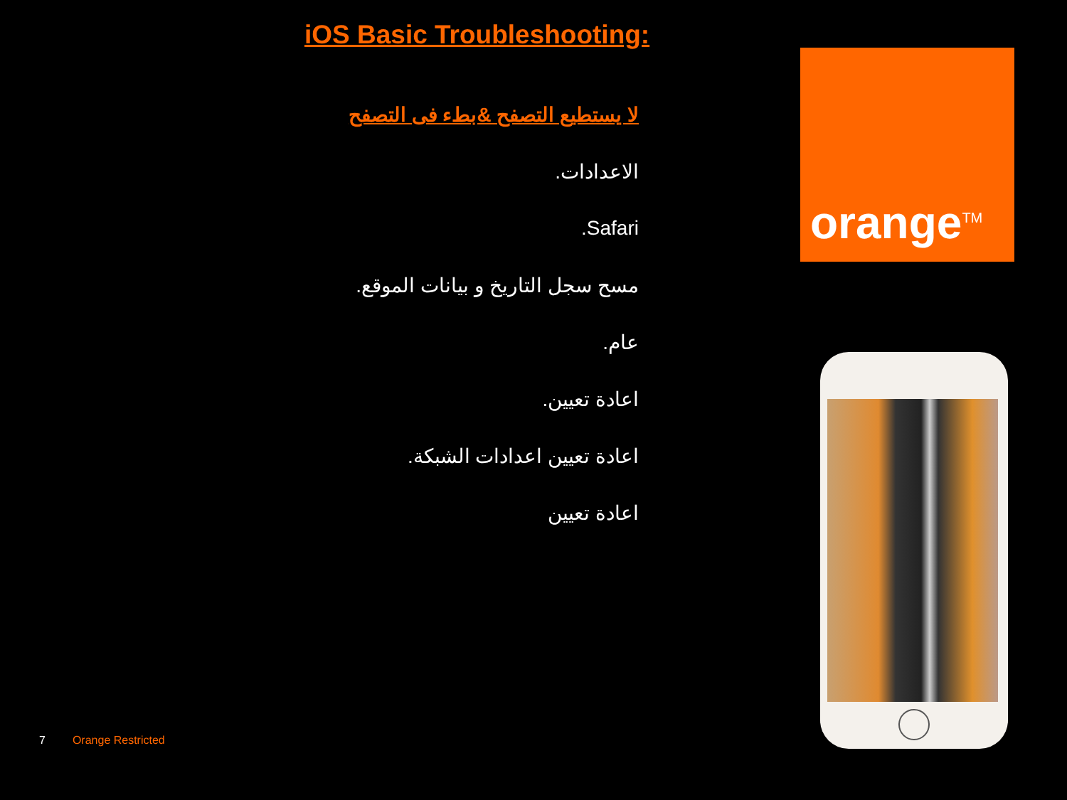iOS Basic Troubleshooting:
لا يستطيع التصفح &بطء فى التصفح
الاعدادات.
Safari.
مسح سجل التاريخ و بيانات الموقع.
عام.
اعادة تعيين.
اعادة تعيين اعدادات الشبكة.
اعادة تعيين
7 Orange Restricted
orange<sup>TM</sup>